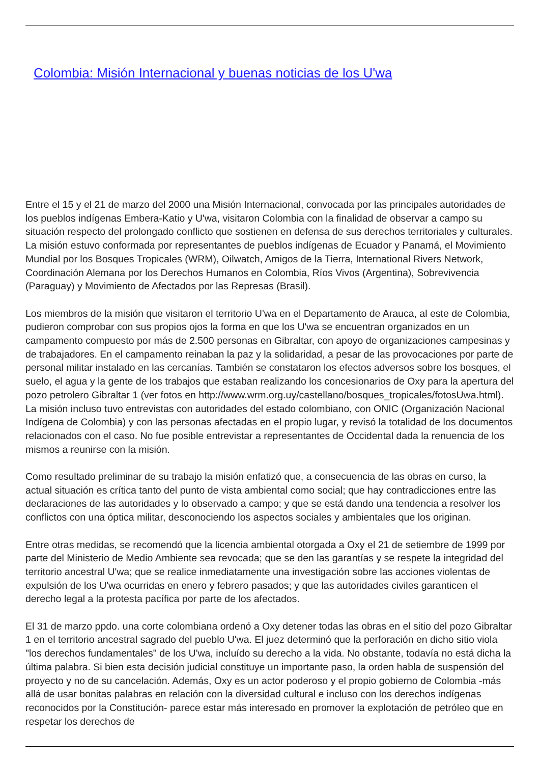Colombia: Misión Internacional y buenas noticias de los U'wa
Entre el 15 y el 21 de marzo del 2000 una Misión Internacional, convocada por las principales autoridades de los pueblos indígenas Embera-Katio y U'wa, visitaron Colombia con la finalidad de observar a campo su situación respecto del prolongado conflicto que sostienen en defensa de sus derechos territoriales y culturales. La misión estuvo conformada por representantes de pueblos indígenas de Ecuador y Panamá, el Movimiento Mundial por los Bosques Tropicales (WRM), Oilwatch, Amigos de la Tierra, International Rivers Network, Coordinación Alemana por los Derechos Humanos en Colombia, Ríos Vivos (Argentina), Sobrevivencia (Paraguay) y Movimiento de Afectados por las Represas (Brasil).
Los miembros de la misión que visitaron el territorio U'wa en el Departamento de Arauca, al este de Colombia, pudieron comprobar con sus propios ojos la forma en que los U'wa se encuentran organizados en un campamento compuesto por más de 2.500 personas en Gibraltar, con apoyo de organizaciones campesinas y de trabajadores. En el campamento reinaban la paz y la solidaridad, a pesar de las provocaciones por parte de personal militar instalado en las cercanías. También se constataron los efectos adversos sobre los bosques, el suelo, el agua y la gente de los trabajos que estaban realizando los concesionarios de Oxy para la apertura del pozo petrolero Gibraltar 1 (ver fotos en http://www.wrm.org.uy/castellano/bosques_tropicales/fotosUwa.html). La misión incluso tuvo entrevistas con autoridades del estado colombiano, con ONIC (Organización Nacional Indígena de Colombia) y con las personas afectadas en el propio lugar, y revisó la totalidad de los documentos relacionados con el caso. No fue posible entrevistar a representantes de Occidental dada la renuencia de los mismos a reunirse con la misión.
Como resultado preliminar de su trabajo la misión enfatizó que, a consecuencia de las obras en curso, la actual situación es crítica tanto del punto de vista ambiental como social; que hay contradicciones entre las declaraciones de las autoridades y lo observado a campo; y que se está dando una tendencia a resolver los conflictos con una óptica militar, desconociendo los aspectos sociales y ambientales que los originan.
Entre otras medidas, se recomendó que la licencia ambiental otorgada a Oxy el 21 de setiembre de 1999 por parte del Ministerio de Medio Ambiente sea revocada; que se den las garantías y se respete la integridad del territorio ancestral U'wa; que se realice inmediatamente una investigación sobre las acciones violentas de expulsión de los U'wa ocurridas en enero y febrero pasados; y que las autoridades civiles garanticen el derecho legal a la protesta pacífica por parte de los afectados.
El 31 de marzo ppdo. una corte colombiana ordenó a Oxy detener todas las obras en el sitio del pozo Gibraltar 1 en el territorio ancestral sagrado del pueblo U'wa. El juez determinó que la perforación en dicho sitio viola "los derechos fundamentales" de los U'wa, incluído su derecho a la vida. No obstante, todavía no está dicha la última palabra. Si bien esta decisión judicial constituye un importante paso, la orden habla de suspensión del proyecto y no de su cancelación. Además, Oxy es un actor poderoso y el propio gobierno de Colombia -más allá de usar bonitas palabras en relación con la diversidad cultural e incluso con los derechos indígenas reconocidos por la Constitución- parece estar más interesado en promover la explotación de petróleo que en respetar los derechos de